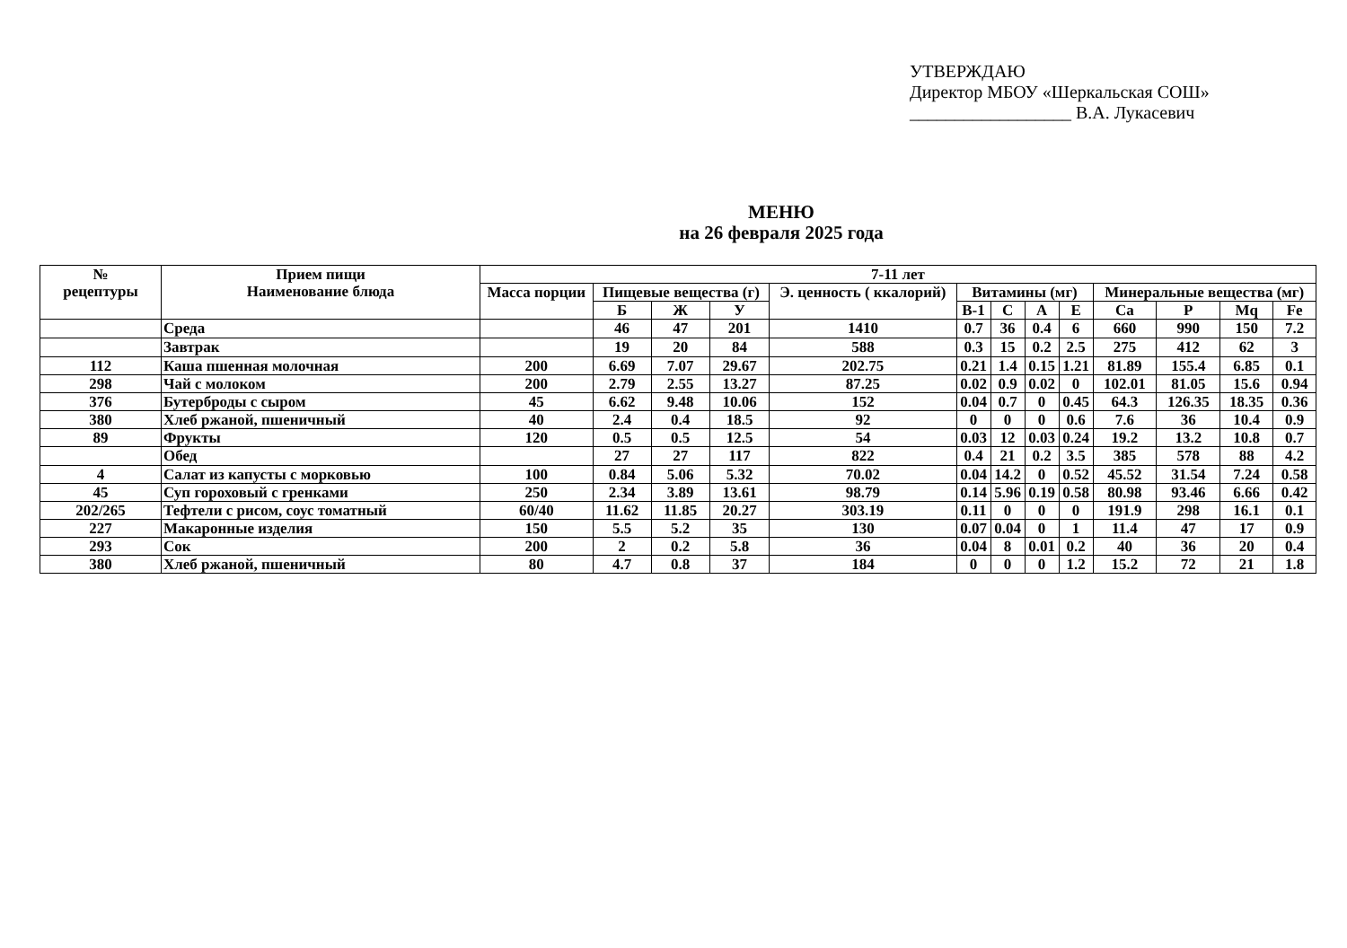УТВЕРЖДАЮ
Директор МБОУ «Шеркальская СОШ»
__________________ В.А. Лукасевич
МЕНЮ
на 26 февраля 2025 года
| № рецептуры | Прием пищи Наименование блюда | 7-11 лет | | | | | | | | | | | | |
| --- | --- | --- | --- | --- | --- | --- | --- | --- | --- | --- | --- | --- | --- | --- |
| | | Масса порции | Пищевые вещества (г) | | | Э. ценность ( ккалорий) | Витамины (мг) | | | | Минеральные вещества (мг) | | | |
| | | | Б | Ж | У | | В-1 | С | А | Е | Ca | P | Mq | Fe |
| | Среда | | 46 | 47 | 201 | 1410 | 0.7 | 36 | 0.4 | 6 | 660 | 990 | 150 | 7.2 |
| | Завтрак | | 19 | 20 | 84 | 588 | 0.3 | 15 | 0.2 | 2.5 | 275 | 412 | 62 | 3 |
| 112 | Каша пшенная молочная | 200 | 6.69 | 7.07 | 29.67 | 202.75 | 0.21 | 1.4 | 0.15 | 1.21 | 81.89 | 155.4 | 6.85 | 0.1 |
| 298 | Чай с молоком | 200 | 2.79 | 2.55 | 13.27 | 87.25 | 0.02 | 0.9 | 0.02 | 0 | 102.01 | 81.05 | 15.6 | 0.94 |
| 376 | Бутерброды с сыром | 45 | 6.62 | 9.48 | 10.06 | 152 | 0.04 | 0.7 | 0 | 0.45 | 64.3 | 126.35 | 18.35 | 0.36 |
| 380 | Хлеб ржаной, пшеничный | 40 | 2.4 | 0.4 | 18.5 | 92 | 0 | 0 | 0 | 0.6 | 7.6 | 36 | 10.4 | 0.9 |
| 89 | Фрукты | 120 | 0.5 | 0.5 | 12.5 | 54 | 0.03 | 12 | 0.03 | 0.24 | 19.2 | 13.2 | 10.8 | 0.7 |
| | Обед | | 27 | 27 | 117 | 822 | 0.4 | 21 | 0.2 | 3.5 | 385 | 578 | 88 | 4.2 |
| 4 | Салат из капусты с морковью | 100 | 0.84 | 5.06 | 5.32 | 70.02 | 0.04 | 14.2 | 0 | 0.52 | 45.52 | 31.54 | 7.24 | 0.58 |
| 45 | Суп гороховый с гренками | 250 | 2.34 | 3.89 | 13.61 | 98.79 | 0.14 | 5.96 | 0.19 | 0.58 | 80.98 | 93.46 | 6.66 | 0.42 |
| 202/265 | Тефтели с рисом, соус томатный | 60/40 | 11.62 | 11.85 | 20.27 | 303.19 | 0.11 | 0 | 0 | 0 | 191.9 | 298 | 16.1 | 0.1 |
| 227 | Макаронные изделия | 150 | 5.5 | 5.2 | 35 | 130 | 0.07 | 0.04 | 0 | 1 | 11.4 | 47 | 17 | 0.9 |
| 293 | Сок | 200 | 2 | 0.2 | 5.8 | 36 | 0.04 | 8 | 0.01 | 0.2 | 40 | 36 | 20 | 0.4 |
| 380 | Хлеб ржаной, пшеничный | 80 | 4.7 | 0.8 | 37 | 184 | 0 | 0 | 0 | 1.2 | 15.2 | 72 | 21 | 1.8 |